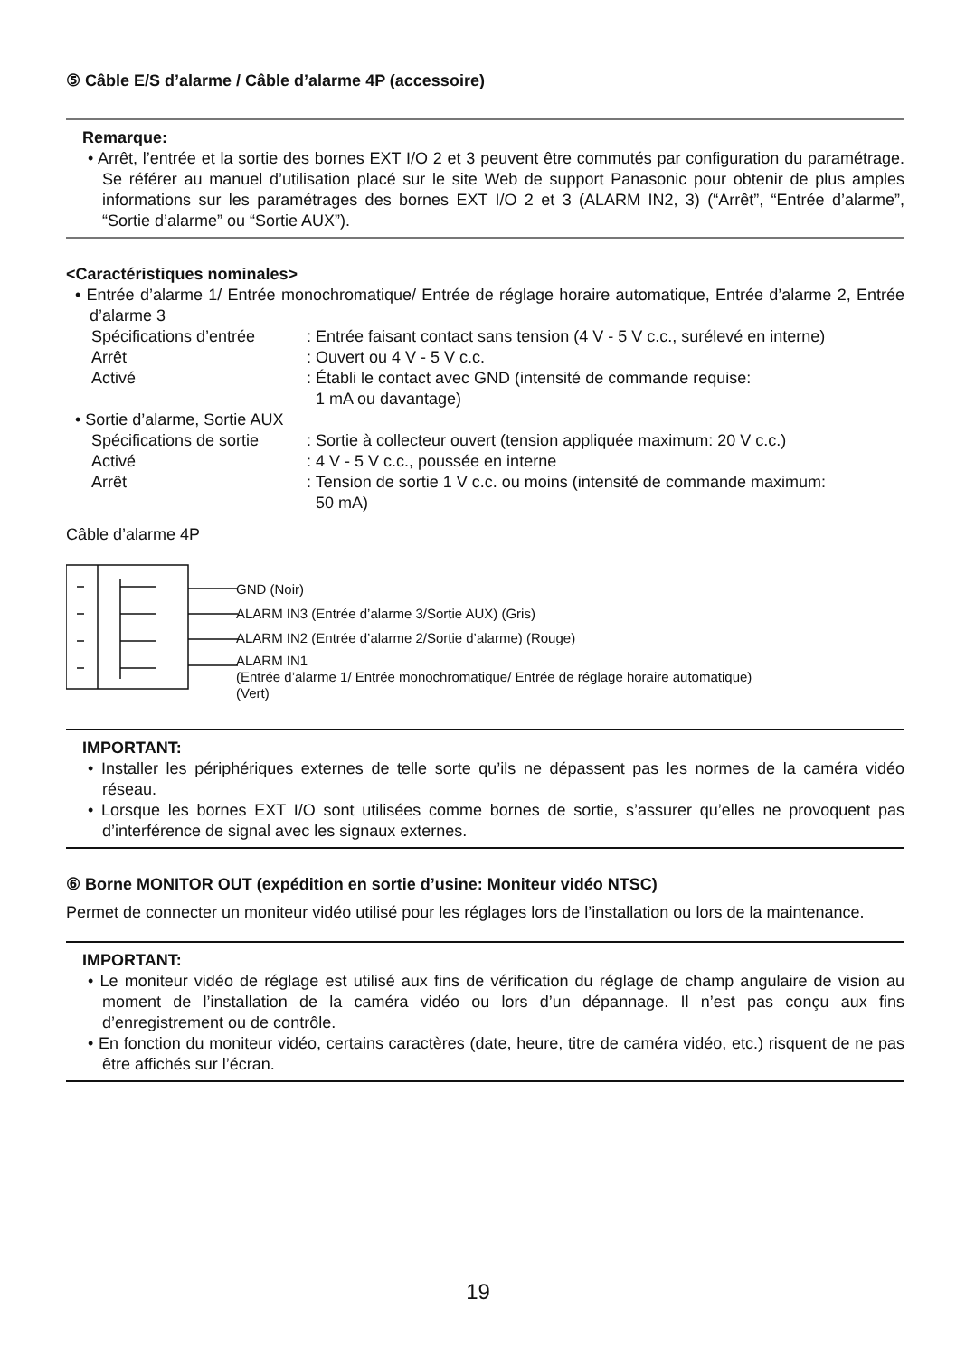⑤ Câble E/S d’alarme / Câble d’alarme 4P (accessoire)
Remarque:
• Arrêt, l’entrée et la sortie des bornes EXT I/O 2 et 3 peuvent être commutés par configuration du paramétrage. Se référer au manuel d’utilisation placé sur le site Web de support Panasonic pour obtenir de plus amples informations sur les paramétrages des bornes EXT I/O 2 et 3 (ALARM IN2, 3) (“Arrêt”, “Entrée d’alarme”, “Sortie d’alarme” ou “Sortie AUX”).
<Caractéristiques nominales>
• Entrée d’alarme 1/ Entrée monochromatique/ Entrée de réglage horaire automatique, Entrée d’alarme 2, Entrée d’alarme 3
Spécifications d’entrée: Entrée faisant contact sans tension (4 V - 5 V c.c., surélevé en interne) Arrêt: Ouvert ou 4 V - 5 V c.c. Activé: Établi le contact avec GND (intensité de commande requise:
1 mA ou davantage)
• Sortie d’alarme, Sortie AUX
Spécifications de sortie: Sortie à collecteur ouvert (tension appliquée maximum: 20 V c.c.) Activé: 4 V - 5 V c.c., poussée en interne Arrêt: Tension de sortie 1 V c.c. ou moins (intensité de commande maximum:
50 mA)
Câble d’alarme 4P
GND (Noir)
ALARM IN3 (Entrée d’alarme 3/Sortie AUX) (Gris)
ALARM IN2 (Entrée d’alarme 2/Sortie d’alarme) (Rouge)
ALARM IN1
(Entrée d’alarme 1/ Entrée monochromatique/ Entrée de réglage horaire automatique)
(Vert)
IMPORTANT:
• Installer les périphériques externes de telle sorte qu’ils ne dépassent pas les normes de la caméra vidéo réseau.
• Lorsque les bornes EXT I/O sont utilisées comme bornes de sortie, s’assurer qu’elles ne provoquent pas d’interférence de signal avec les signaux externes.
⑥ Borne MONITOR OUT (expédition en sortie d’usine: Moniteur vidéo NTSC)
Permet de connecter un moniteur vidéo utilisé pour les réglages lors de l’installation ou lors de la maintenance.
IMPORTANT:
• Le moniteur vidéo de réglage est utilisé aux fins de vérification du réglage de champ angulaire de vision au moment de l’installation de la caméra vidéo ou lors d’un dépannage. Il n’est pas conçu aux fins d’enregistrement ou de contrôle.
• En fonction du moniteur vidéo, certains caractères (date, heure, titre de caméra vidéo, etc.) risquent de ne pas être affichés sur l’écran.
19